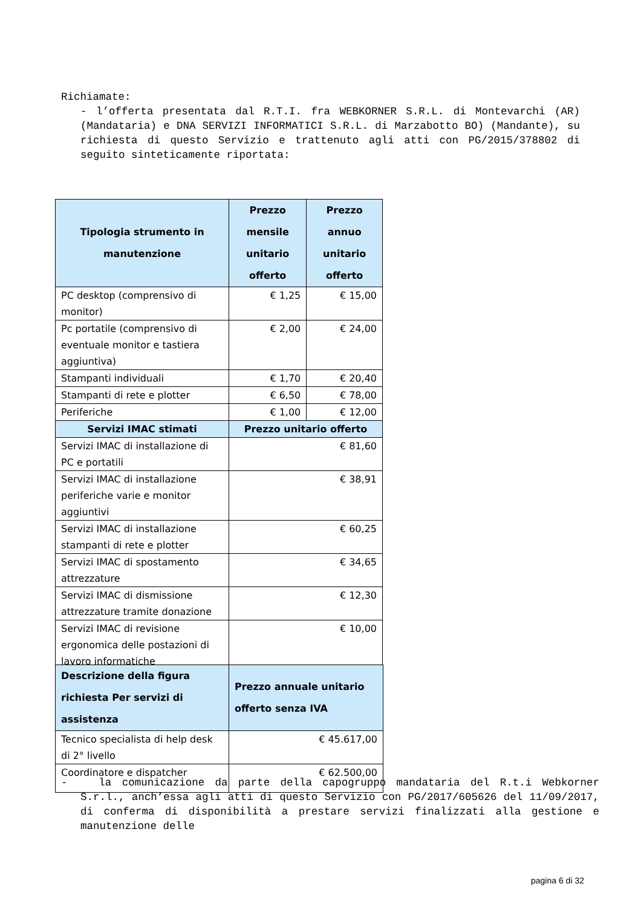Richiamate:
- l’offerta presentata dal R.T.I. fra WEBKORNER S.R.L. di Montevarchi (AR)(Mandataria) e DNA SERVIZI INFORMATICI S.R.L. di Marzabotto BO) (Mandante), su richiesta di questo Servizio e trattenuto agli atti con PG/2015/378802 di seguito sinteticamente riportata:
| Tipologia strumento in manutenzione | Prezzo mensile unitario offerto | Prezzo annuo unitario offerto |
| --- | --- | --- |
| PC desktop (comprensivo di monitor) | € 1,25 | € 15,00 |
| Pc portatile (comprensivo di eventuale monitor e tastiera aggiuntiva) | € 2,00 | € 24,00 |
| Stampanti individuali | € 1,70 | € 20,40 |
| Stampanti di rete e plotter | € 6,50 | € 78,00 |
| Periferiche | € 1,00 | € 12,00 |
| Servizi IMAC stimati | Prezzo unitario offerto | |
| Servizi IMAC di installazione di PC e portatili | € 81,60 | |
| Servizi IMAC di installazione periferiche varie e monitor aggiuntivi | € 38,91 | |
| Servizi IMAC di installazione stampanti di rete e plotter | € 60,25 | |
| Servizi IMAC di spostamento attrezzature | € 34,65 | |
| Servizi IMAC di dismissione attrezzature tramite donazione | € 12,30 | |
| Servizi IMAC di revisione ergonomica delle postazioni di lavoro informatiche | € 10,00 | |
| Descrizione della figura richiesta Per servizi di assistenza | Prezzo annuale unitario offerto senza IVA |
| --- | --- |
| Tecnico specialista di help desk di 2° livello | € 45.617,00 |
| Coordinatore e dispatcher | € 62.500,00 |
- la comunicazione da parte della capogruppo mandataria del R.t.i Webkorner S.r.l., anch’essa agli atti di questo Servizio con PG/2017/605626 del 11/09/2017, di conferma di disponibilità a prestare servizi finalizzati alla gestione e manutenzione delle
pagina 6 di 32